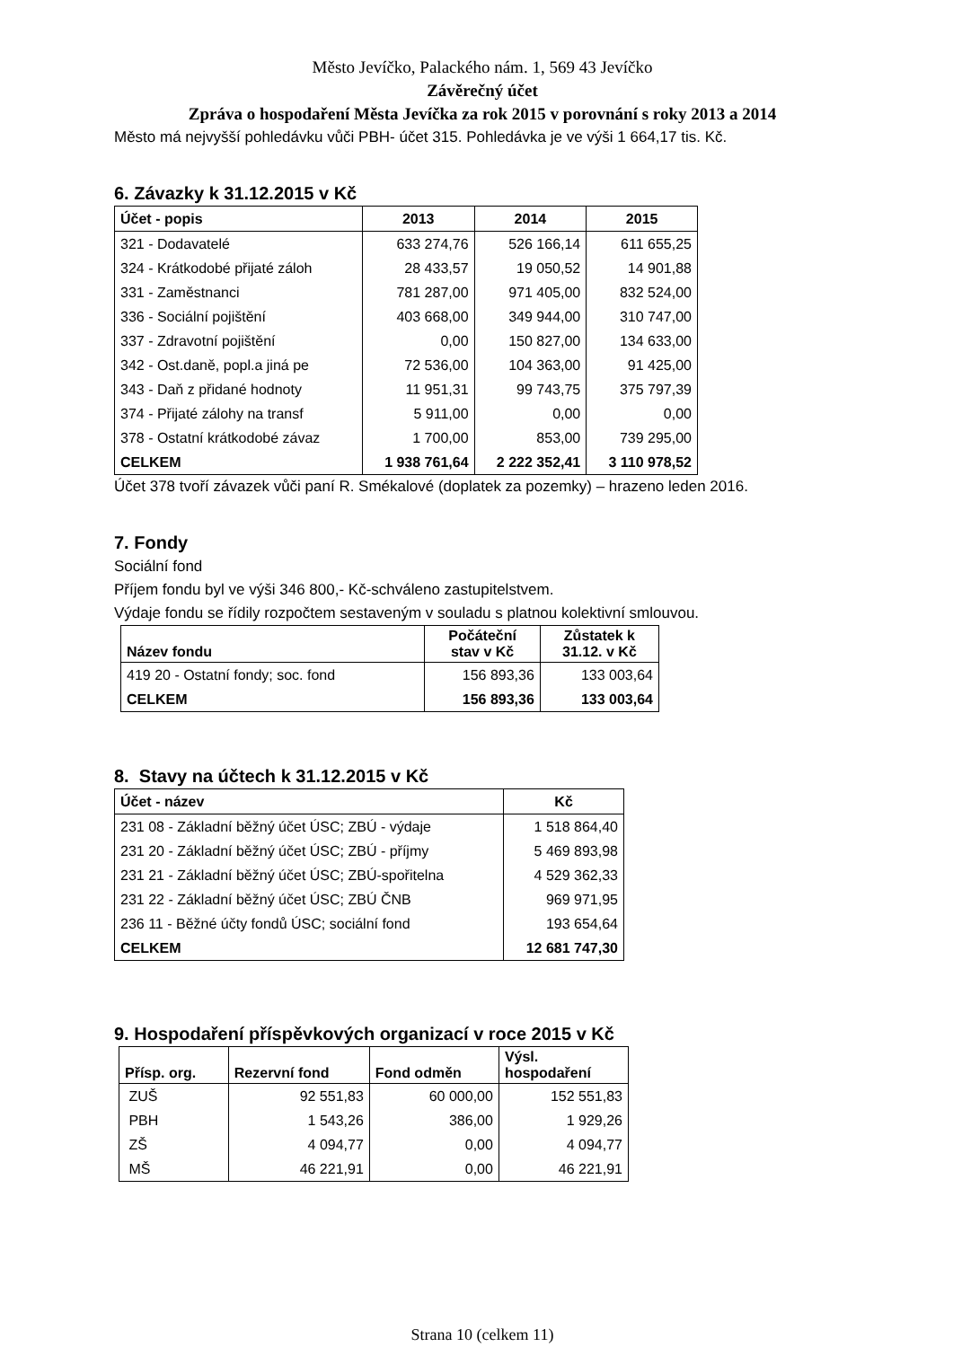Město Jevíčko, Palackého nám. 1, 569 43 Jevíčko
Závěrečný účet
Zpráva o hospodaření Města Jevíčka za rok 2015 v porovnání s roky 2013 a 2014
Město má nejvyšší pohledávku vůči PBH- účet 315. Pohledávka je ve výši 1 664,17 tis. Kč.
6. Závazky k 31.12.2015 v Kč
| Účet - popis | 2013 | 2014 | 2015 |
| --- | --- | --- | --- |
| 321 - Dodavatelé | 633 274,76 | 526 166,14 | 611 655,25 |
| 324 - Krátkodobé přijaté záloh | 28 433,57 | 19 050,52 | 14 901,88 |
| 331 - Zaměstnanci | 781 287,00 | 971 405,00 | 832 524,00 |
| 336 - Sociální pojištění | 403 668,00 | 349 944,00 | 310 747,00 |
| 337 - Zdravotní pojištění | 0,00 | 150 827,00 | 134 633,00 |
| 342 - Ost.daně, popl.a jiná pe | 72 536,00 | 104 363,00 | 91 425,00 |
| 343 - Daň z přidané hodnoty | 11 951,31 | 99 743,75 | 375 797,39 |
| 374 - Přijaté zálohy na transf | 5 911,00 | 0,00 | 0,00 |
| 378 - Ostatní krátkodobé závaz | 1 700,00 | 853,00 | 739 295,00 |
| CELKEM | 1 938 761,64 | 2 222 352,41 | 3 110 978,52 |
Účet 378 tvoří závazek vůči paní R. Smékalové (doplatek za pozemky) – hrazeno leden 2016.
7. Fondy
Sociální fond
Příjem fondu byl ve výši 346 800,- Kč-schváleno zastupitelstvem.
Výdaje fondu se řídily rozpočtem sestaveným v souladu s platnou kolektivní smlouvou.
| Název fondu | Počáteční stav v Kč | Zůstatek k 31.12. v Kč |
| --- | --- | --- |
| 419 20 - Ostatní fondy; soc. fond | 156 893,36 | 133 003,64 |
| CELKEM | 156 893,36 | 133 003,64 |
8. Stavy na účtech k 31.12.2015 v Kč
| Účet - název | Kč |
| --- | --- |
| 231 08 - Základní běžný účet ÚSC; ZBÚ - výdaje | 1 518 864,40 |
| 231 20 - Základní běžný účet ÚSC; ZBÚ - příjmy | 5 469 893,98 |
| 231 21 - Základní běžný účet ÚSC; ZBÚ-spořitelna | 4 529 362,33 |
| 231 22 - Základní běžný účet ÚSC; ZBÚ ČNB | 969 971,95 |
| 236 11 - Běžné účty fondů ÚSC; sociální fond | 193 654,64 |
| CELKEM | 12 681 747,30 |
9. Hospodaření příspěvkových organizací v roce 2015 v Kč
| Přísp. org. | Rezervní fond | Fond odměn | Výsl. hospodaření |
| --- | --- | --- | --- |
| ZUŠ | 92 551,83 | 60 000,00 | 152 551,83 |
| PBH | 1 543,26 | 386,00 | 1 929,26 |
| ZŠ | 4 094,77 | 0,00 | 4 094,77 |
| MŠ | 46 221,91 | 0,00 | 46 221,91 |
Strana 10 (celkem 11)